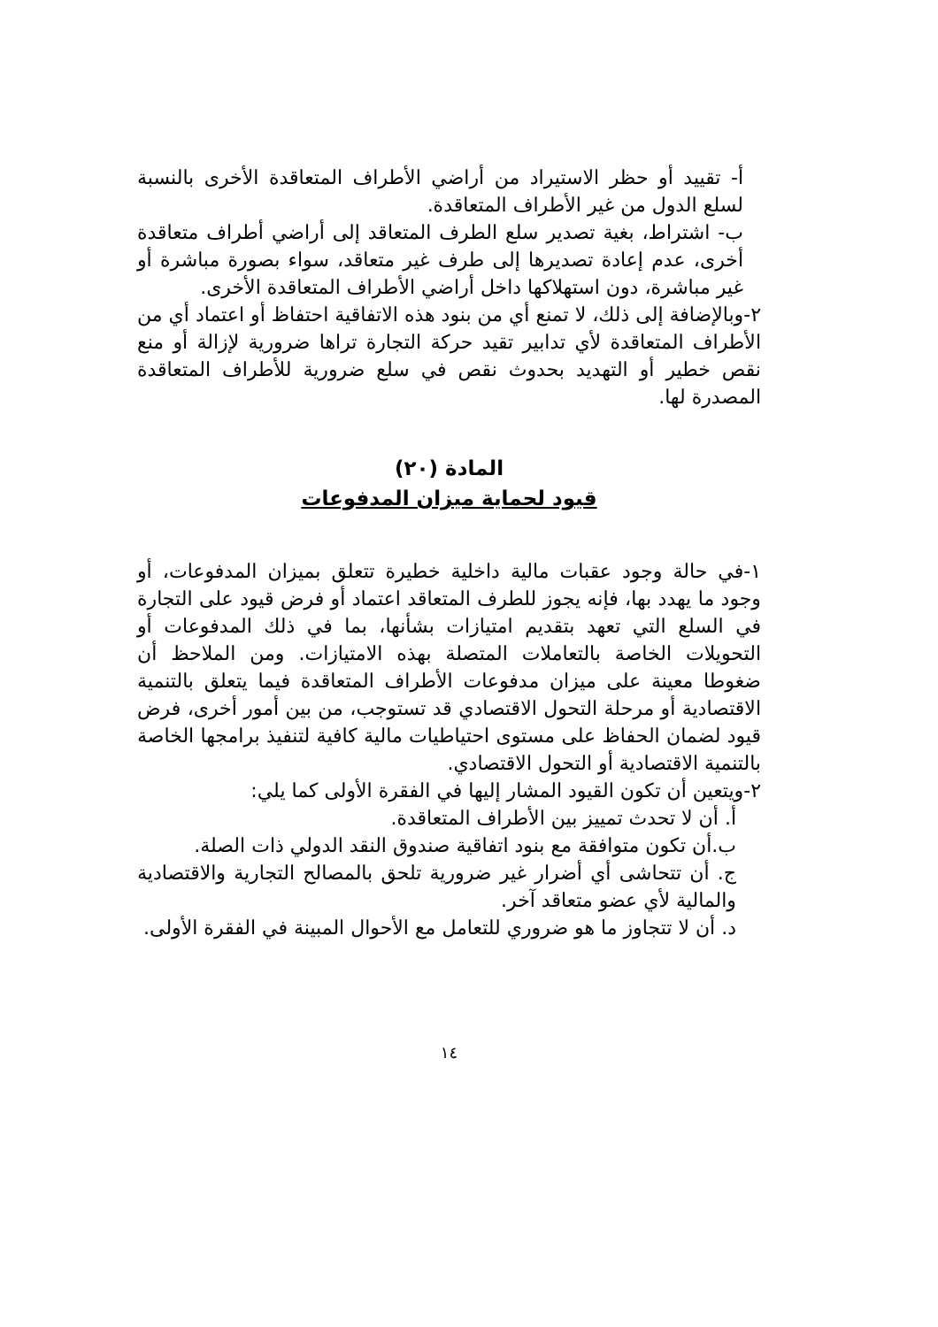أ- تقييد أو حظر الاستيراد من أراضي الأطراف المتعاقدة الأخرى بالنسبة لسلع الدول من غير الأطراف المتعاقدة.
ب- اشتراط، بغية تصدير سلع الطرف المتعاقد إلى أراضي أطراف متعاقدة أخرى، عدم إعادة تصديرها إلى طرف غير متعاقد، سواء بصورة مباشرة أو غير مباشرة، دون استهلاكها داخل أراضي الأطراف المتعاقدة الأخرى.
٢-وبالإضافة إلى ذلك، لا تمنع أي من بنود هذه الاتفاقية احتفاظ أو اعتماد أي من الأطراف المتعاقدة لأي تدابير تقيد حركة التجارة تراها ضرورية لإزالة أو منع نقص خطير أو التهديد بحدوث نقص في سلع ضرورية للأطراف المتعاقدة المصدرة لها.
المادة (٢٠)
قيود لحماية ميزان المدفوعات
١-في حالة وجود عقبات مالية داخلية خطيرة تتعلق بميزان المدفوعات، أو وجود ما يهدد بها، فإنه يجوز للطرف المتعاقد اعتماد أو فرض قيود على التجارة في السلع التي تعهد بتقديم امتيازات بشأنها، بما في ذلك المدفوعات أو التحويلات الخاصة بالتعاملات المتصلة بهذه الامتيازات. ومن الملاحظ أن ضغوطا معينة على ميزان مدفوعات الأطراف المتعاقدة فيما يتعلق بالتنمية الاقتصادية أو مرحلة التحول الاقتصادي قد تستوجب، من بين أمور أخرى، فرض قيود لضمان الحفاظ على مستوى احتياطيات مالية كافية لتنفيذ برامجها الخاصة بالتنمية الاقتصادية أو التحول الاقتصادي.
٢-ويتعين أن تكون القيود المشار إليها في الفقرة الأولى كما يلي:
أ. أن لا تحدث تمييز بين الأطراف المتعاقدة.
ب.أن تكون متوافقة مع بنود اتفاقية صندوق النقد الدولي ذات الصلة.
ج. أن تتحاشى أي أضرار غير ضرورية تلحق بالمصالح التجارية والاقتصادية والمالية لأي عضو متعاقد آخر.
د. أن لا تتجاوز ما هو ضروري للتعامل مع الأحوال المبينة في الفقرة الأولى.
١٤